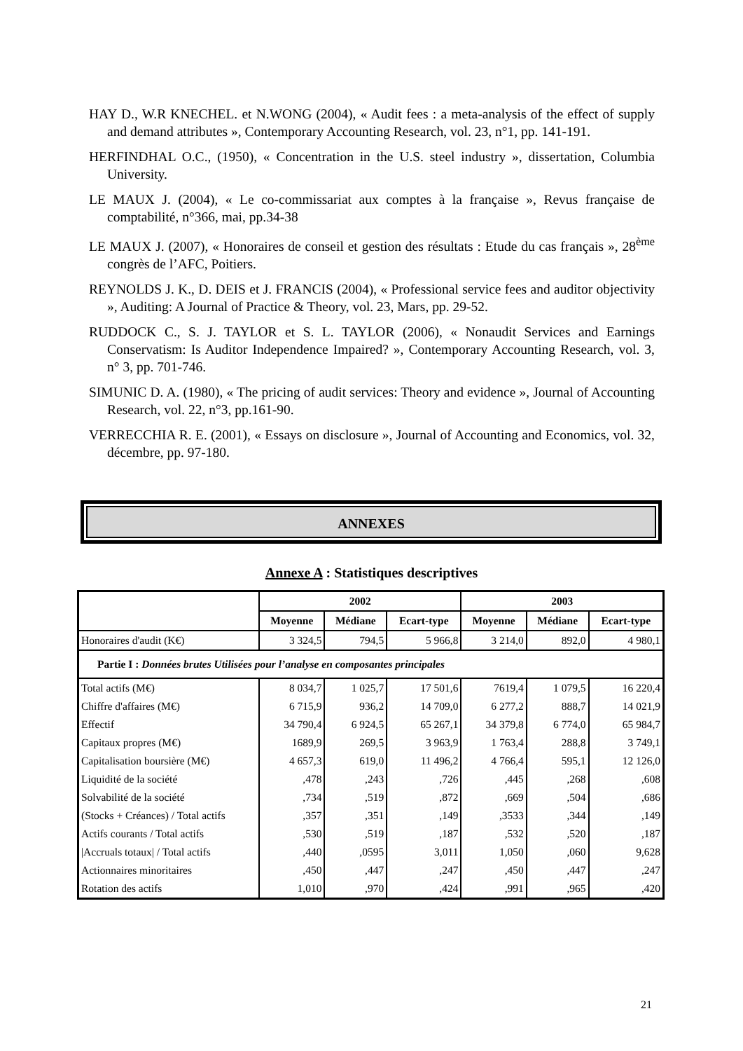HAY D., W.R KNECHEL. et N.WONG (2004), « Audit fees : a meta-analysis of the effect of supply and demand attributes », Contemporary Accounting Research, vol. 23, n°1, pp. 141-191.
HERFINDHAL O.C., (1950), « Concentration in the U.S. steel industry », dissertation, Columbia University.
LE MAUX J. (2004), « Le co-commissariat aux comptes à la française », Revus française de comptabilité, n°366, mai, pp.34-38
LE MAUX J. (2007), « Honoraires de conseil et gestion des résultats : Etude du cas français », 28<sup>ème</sup> congrès de l’AFC, Poitiers.
REYNOLDS J. K., D. DEIS et J. FRANCIS (2004), « Professional service fees and auditor objectivity », Auditing: A Journal of Practice & Theory, vol. 23, Mars, pp. 29-52.
RUDDOCK C., S. J. TAYLOR et S. L. TAYLOR (2006), « Nonaudit Services and Earnings Conservatism: Is Auditor Independence Impaired? », Contemporary Accounting Research, vol. 3, n° 3, pp. 701-746.
SIMUNIC D. A. (1980), « The pricing of audit services: Theory and evidence », Journal of Accounting Research, vol. 22, n°3, pp.161-90.
VERRECCHIA R. E. (2001), « Essays on disclosure », Journal of Accounting and Economics, vol. 32, décembre, pp. 97-180.
ANNEXES
Annexe A : Statistiques descriptives
| | 2002 | | | 2003 | | |
| --- | --- | --- | --- | --- | --- | --- |
| | Moyenne | Médiane | Ecart-type | Moyenne | Médiane | Ecart-type |
| Honoraires d'audit (K€) | 3 324,5 | 794,5 | 5 966,8 | 3 214,0 | 892,0 | 4 980,1 |
| Partie I : Données brutes Utilisées pour l’analyse en composantes principales | | | | | | |
| Total actifs (M€) | 8 034,7 | 1 025,7 | 17 501,6 | 7619,4 | 1 079,5 | 16 220,4 |
| Chiffre d'affaires (M€) | 6 715,9 | 936,2 | 14 709,0 | 6 277,2 | 888,7 | 14 021,9 |
| Effectif | 34 790,4 | 6 924,5 | 65 267,1 | 34 379,8 | 6 774,0 | 65 984,7 |
| Capitaux propres (M€) | 1689,9 | 269,5 | 3 963,9 | 1 763,4 | 288,8 | 3 749,1 |
| Capitalisation boursière (M€) | 4 657,3 | 619,0 | 11 496,2 | 4 766,4 | 595,1 | 12 126,0 |
| Liquidité de la société | ,478 | ,243 | ,726 | ,445 | ,268 | ,608 |
| Solvabilité de la société | ,734 | ,519 | ,872 | ,669 | ,504 | ,686 |
| (Stocks + Créances) / Total actifs | ,357 | ,351 | ,149 | ,3533 | ,344 | ,149 |
| Actifs courants / Total actifs | ,530 | ,519 | ,187 | ,532 | ,520 | ,187 |
| /Accruals totaux/ / Total actifs | ,440 | ,0595 | 3,011 | 1,050 | ,060 | 9,628 |
| Actionnaires minoritaires | ,450 | ,447 | ,247 | ,450 | ,447 | ,247 |
| Rotation des actifs | 1,010 | ,970 | ,424 | ,991 | ,965 | ,420 |
21